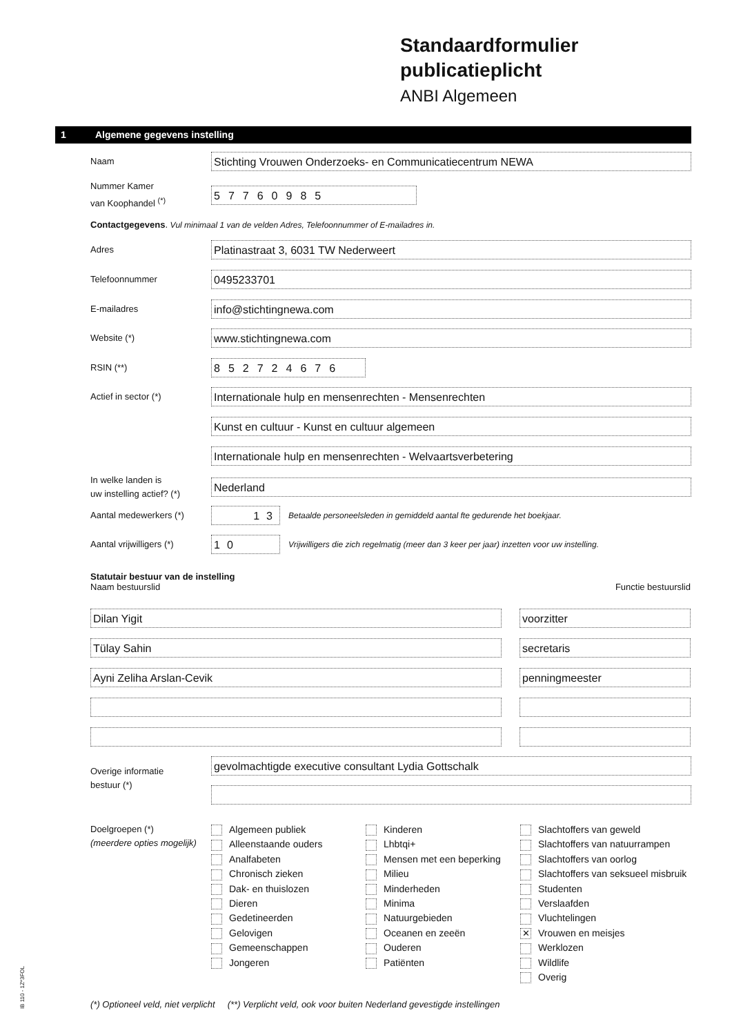Standaardformulier
publicatieplicht
ANBI Algemeen
1 Algemene gegevens instelling
Naam
Stichting Vrouwen Onderzoeks- en Communicatiecentrum NEWA
Nummer Kamer
van Koophandel <sup>(*)</sup>
57760985
Contactgegevens. Vul minimaal 1 van de velden Adres, Telefoonnummer of E-mailadres in.
Adres
Platinastraat 3, 6031 TW Nederweert
Telefoonnummer
0495233701
E-mailadres
info@stichtingnewa.com
Website (*)
www.stichtingnewa.com
RSIN (**)
852724676
Actief in sector (*)
Internationale hulp en mensenrechten - Mensenrechten
Kunst en cultuur - Kunst en cultuur algemeen
Internationale hulp en mensenrechten - Welvaartsverbetering
In welke landen is
uw instelling actief? (*)
Nederland
Aantal medewerkers (*)
13
Betaalde personeelsleden in gemiddeld aantal fte gedurende het boekjaar.
Aantal vrijwilligers (*)
10
Vrijwilligers die zich regelmatig (meer dan 3 keer per jaar) inzetten voor uw instelling.
Statutair bestuur van de instelling
Naam bestuurslid
Functie bestuurslid
Dilan Yigit voorzitter
Tülay Sahin secretaris
Ayni Zeliha Arslan-Cevik penningmeester
Overige informatie
bestuur (*)
gevolmachtigde executive consultant Lydia Gottschalk
Doelgroepen (*)
(meerdere opties mogelijk)
Algemeen publiek
Alleenstaande ouders
Analfabeten
Chronisch zieken
Dak- en thuislozen
Dieren
Gedetineerden
Gelovigen
Gemeenschappen
Jongeren
Kinderen
Lhbtqi+
Mensen met een beperking
Milieu
Minderheden
Minima
Natuurgebieden
Oceanen en zeeën
Ouderen
Patiënten
Slachtoffers van geweld
Slachtoffers van natuurrampen
Slachtoffers van oorlog
Slachtoffers van seksueel misbruik
Studenten
Verslaafden
Vluchtelingen
✕ Vrouwen en meisjes
Werklozen
Wildlife
Overig
(*) Optioneel veld, niet verplicht (**) Verplicht veld, ook voor buiten Nederland gevestigde instellingen
IB 110 - 1Z*3FOL